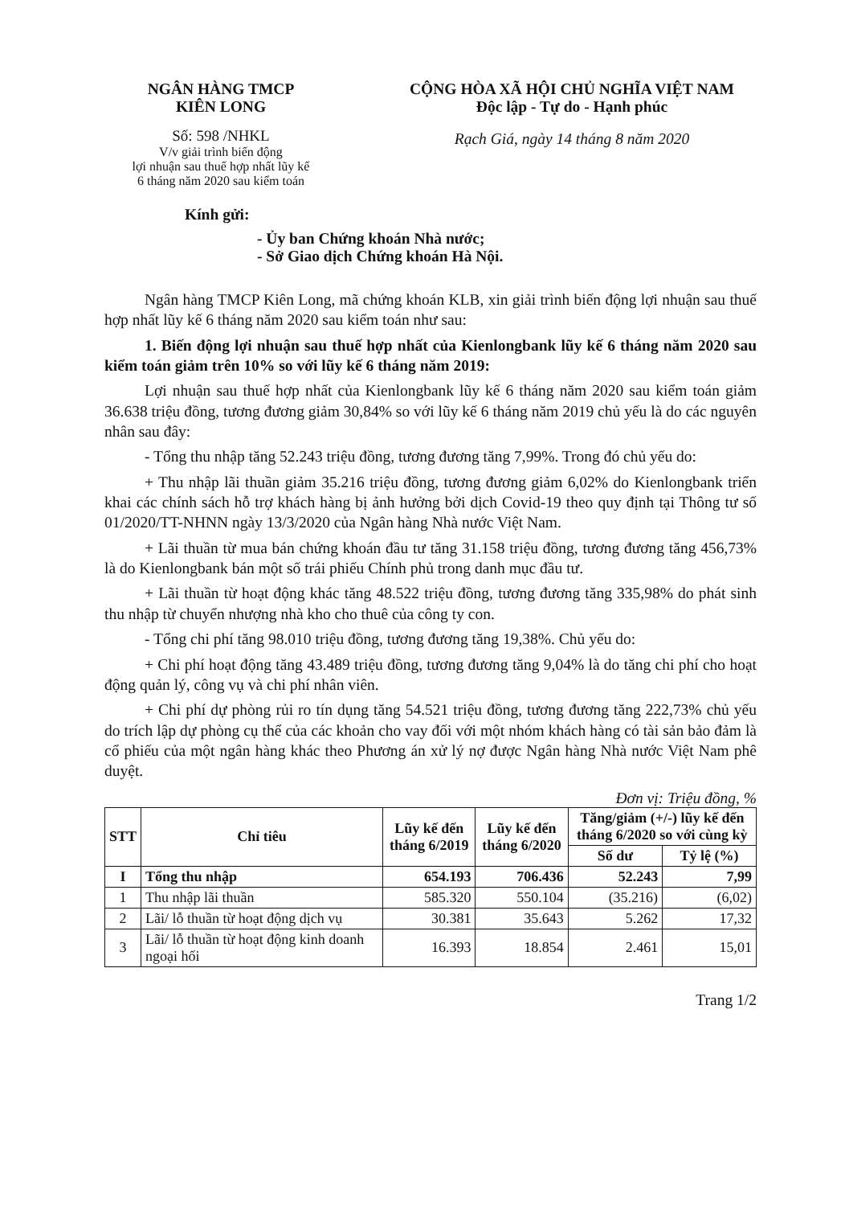NGÂN HÀNG TMCP
KIÊN LONG
Số: 598 /NHKL
V/v giải trình biến động
lợi nhuận sau thuế hợp nhất lũy kế
6 tháng năm 2020 sau kiểm toán
CỘNG HÒA XÃ HỘI CHỦ NGHĨA VIỆT NAM
Độc lập - Tự do - Hạnh phúc
Rạch Giá, ngày 14 tháng 8 năm 2020
Kính gửi:
- Ủy ban Chứng khoán Nhà nước;
- Sở Giao dịch Chứng khoán Hà Nội.
Ngân hàng TMCP Kiên Long, mã chứng khoán KLB, xin giải trình biến động lợi nhuận sau thuế hợp nhất lũy kế 6 tháng năm 2020 sau kiểm toán như sau:
1. Biến động lợi nhuận sau thuế hợp nhất của Kienlongbank lũy kế 6 tháng năm 2020 sau kiểm toán giảm trên 10% so với lũy kế 6 tháng năm 2019:
Lợi nhuận sau thuế hợp nhất của Kienlongbank lũy kế 6 tháng năm 2020 sau kiểm toán giảm 36.638 triệu đồng, tương đương giảm 30,84% so với lũy kế 6 tháng năm 2019 chủ yếu là do các nguyên nhân sau đây:
- Tổng thu nhập tăng 52.243 triệu đồng, tương đương tăng 7,99%. Trong đó chủ yếu do:
+ Thu nhập lãi thuần giảm 35.216 triệu đồng, tương đương giảm 6,02% do Kienlongbank triển khai các chính sách hỗ trợ khách hàng bị ảnh hưởng bởi dịch Covid-19 theo quy định tại Thông tư số 01/2020/TT-NHNN ngày 13/3/2020 của Ngân hàng Nhà nước Việt Nam.
+ Lãi thuần từ mua bán chứng khoán đầu tư tăng 31.158 triệu đồng, tương đương tăng 456,73% là do Kienlongbank bán một số trái phiếu Chính phủ trong danh mục đầu tư.
+ Lãi thuần từ hoạt động khác tăng 48.522 triệu đồng, tương đương tăng 335,98% do phát sinh thu nhập từ chuyển nhượng nhà kho cho thuê của công ty con.
- Tổng chi phí tăng 98.010 triệu đồng, tương đương tăng 19,38%. Chủ yếu do:
+ Chi phí hoạt động tăng 43.489 triệu đồng, tương đương tăng 9,04% là do tăng chi phí cho hoạt động quản lý, công vụ và chi phí nhân viên.
+ Chi phí dự phòng rủi ro tín dụng tăng 54.521 triệu đồng, tương đương tăng 222,73% chủ yếu do trích lập dự phòng cụ thể của các khoản cho vay đối với một nhóm khách hàng có tài sản bảo đảm là cổ phiếu của một ngân hàng khác theo Phương án xử lý nợ được Ngân hàng Nhà nước Việt Nam phê duyệt.
Đơn vị: Triệu đồng, %
| STT | Chỉ tiêu | Lũy kế đến tháng 6/2019 | Lũy kế đến tháng 6/2020 | Tăng/giảm (+/-) lũy kế đến tháng 6/2020 so với cùng kỳ | |
| --- | --- | --- | --- | --- | --- |
| | | | | Số dư | Tỷ lệ (%) |
| I | Tổng thu nhập | 654.193 | 706.436 | 52.243 | 7,99 |
| 1 | Thu nhập lãi thuần | 585.320 | 550.104 | (35.216) | (6,02) |
| 2 | Lãi/ lỗ thuần từ hoạt động dịch vụ | 30.381 | 35.643 | 5.262 | 17,32 |
| 3 | Lãi/ lỗ thuần từ hoạt động kinh doanh ngoại hối | 16.393 | 18.854 | 2.461 | 15,01 |
Trang 1/2